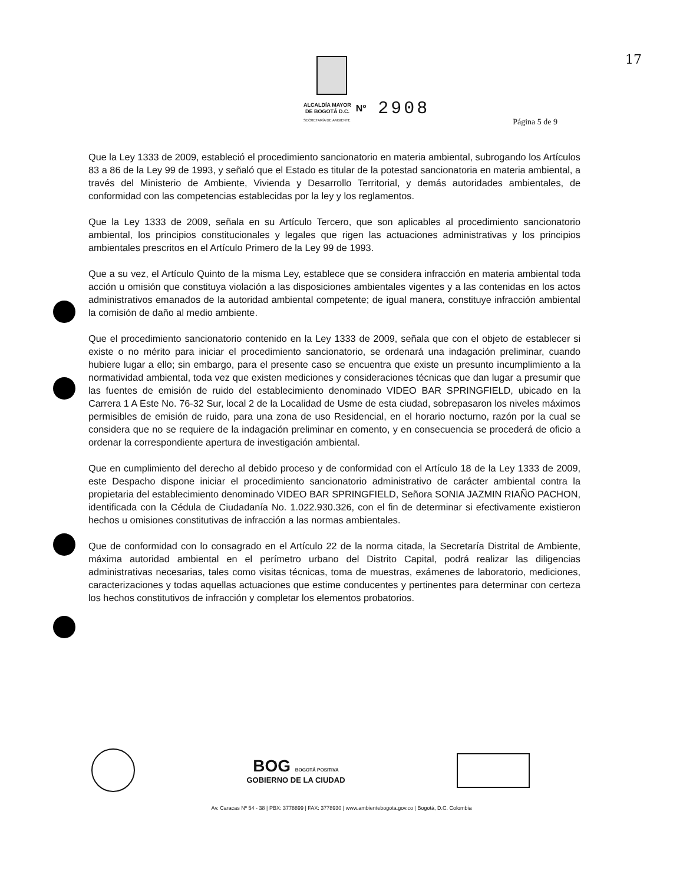17
ALCALDÍA MAYOR
DE BOGOTÁ D.C.
Nº
2908
SECRETARÍA DE AMBIENTE
Página 5 de 9
Que la Ley 1333 de 2009, estableció el procedimiento sancionatorio en materia ambiental, subrogando los Artículos 83 a 86 de la Ley 99 de 1993, y señaló que el Estado es titular de la potestad sancionatoria en materia ambiental, a través del Ministerio de Ambiente, Vivienda y Desarrollo Territorial, y demás autoridades ambientales, de conformidad con las competencias establecidas por la ley y los reglamentos.
Que la Ley 1333 de 2009, señala en su Artículo Tercero, que son aplicables al procedimiento sancionatorio ambiental, los principios constitucionales y legales que rigen las actuaciones administrativas y los principios ambientales prescritos en el Artículo Primero de la Ley 99 de 1993.
Que a su vez, el Artículo Quinto de la misma Ley, establece que se considera infracción en materia ambiental toda acción u omisión que constituya violación a las disposiciones ambientales vigentes y a las contenidas en los actos administrativos emanados de la autoridad ambiental competente; de igual manera, constituye infracción ambiental la comisión de daño al medio ambiente.
Que el procedimiento sancionatorio contenido en la Ley 1333 de 2009, señala que con el objeto de establecer si existe o no mérito para iniciar el procedimiento sancionatorio, se ordenará una indagación preliminar, cuando hubiere lugar a ello; sin embargo, para el presente caso se encuentra que existe un presunto incumplimiento a la normatividad ambiental, toda vez que existen mediciones y consideraciones técnicas que dan lugar a presumir que las fuentes de emisión de ruido del establecimiento denominado VIDEO BAR SPRINGFIELD, ubicado en la Carrera 1 A Este No. 76-32 Sur, local 2 de la Localidad de Usme de esta ciudad, sobrepasaron los niveles máximos permisibles de emisión de ruido, para una zona de uso Residencial, en el horario nocturno, razón por la cual se considera que no se requiere de la indagación preliminar en comento, y en consecuencia se procederá de oficio a ordenar la correspondiente apertura de investigación ambiental.
Que en cumplimiento del derecho al debido proceso y de conformidad con el Artículo 18 de la Ley 1333 de 2009, este Despacho dispone iniciar el procedimiento sancionatorio administrativo de carácter ambiental contra la propietaria del establecimiento denominado VIDEO BAR SPRINGFIELD, Señora SONIA JAZMIN RIAÑO PACHON, identificada con la Cédula de Ciudadanía No. 1.022.930.326, con el fin de determinar si efectivamente existieron hechos u omisiones constitutivas de infracción a las normas ambientales.
Que de conformidad con lo consagrado en el Artículo 22 de la norma citada, la Secretaría Distrital de Ambiente, máxima autoridad ambiental en el perímetro urbano del Distrito Capital, podrá realizar las diligencias administrativas necesarias, tales como visitas técnicas, toma de muestras, exámenes de laboratorio, mediciones, caracterizaciones y todas aquellas actuaciones que estime conducentes y pertinentes para determinar con certeza los hechos constitutivos de infracción y completar los elementos probatorios.
BOG BOGOTÁ POSITIVA
GOBIERNO DE LA CIUDAD
Av. Caracas Nº 54 - 38 | PBX: 3778899 | FAX: 3778930 | www.ambientebogota.gov.co | Bogotá, D.C. Colombia